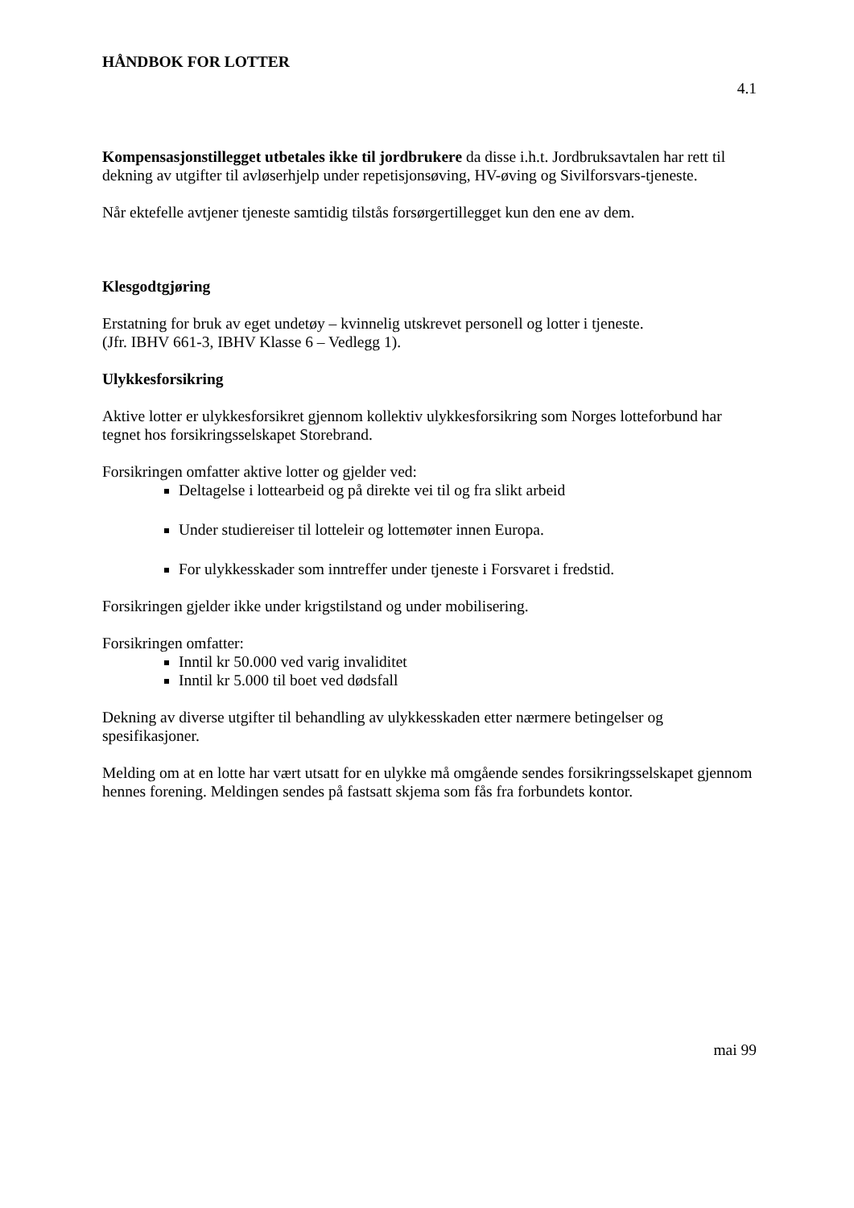HÅNDBOK FOR LOTTER
4.1
Kompensasjonstillegget utbetales ikke til jordbrukere da disse i.h.t. Jordbruksavtalen har rett til dekning av utgifter til avløserhjelp under repetisjonsøving, HV-øving og Sivilforsvars-tjeneste.
Når ektefelle avtjener tjeneste samtidig tilstås forsørgertillegget kun den ene av dem.
Klesgodtgjøring
Erstatning for bruk av eget undetøy – kvinnelig utskrevet personell og lotter i tjeneste.
(Jfr. IBHV 661-3, IBHV Klasse 6 – Vedlegg 1).
Ulykkesforsikring
Aktive lotter er ulykkesforsikret gjennom kollektiv ulykkesforsikring som Norges lotteforbund har tegnet hos forsikringsselskapet Storebrand.
Forsikringen omfatter aktive lotter og gjelder ved:
Deltagelse i lottearbeid og på direkte vei til og fra slikt arbeid
Under studiereiser til lotteleir og lottemøter innen Europa.
For ulykkesskader som inntreffer under tjeneste i Forsvaret i fredstid.
Forsikringen gjelder ikke under krigstilstand og under mobilisering.
Forsikringen omfatter:
Inntil kr 50.000 ved varig invaliditet
Inntil kr 5.000 til boet ved dødsfall
Dekning av diverse utgifter til behandling av ulykkesskaden etter nærmere betingelser og spesifikasjoner.
Melding om at en lotte har vært utsatt for en ulykke må omgående sendes forsikringsselskapet gjennom hennes forening. Meldingen sendes på fastsatt skjema som fås fra forbundets kontor.
mai 99